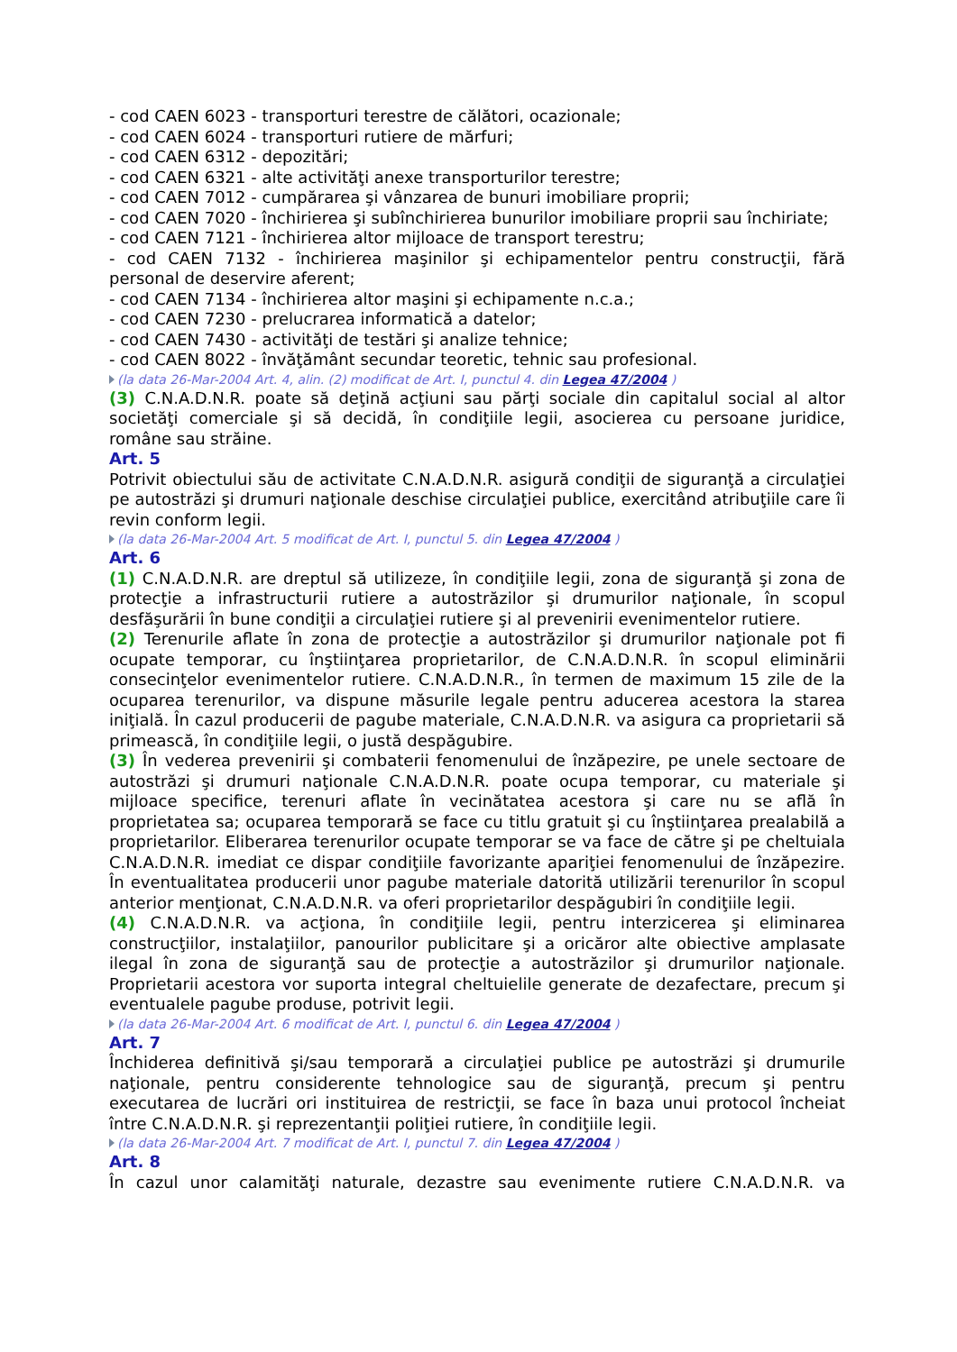- cod CAEN 6023 - transporturi terestre de călători, ocazionale;
- cod CAEN 6024 - transporturi rutiere de mărfuri;
- cod CAEN 6312 - depozitări;
- cod CAEN 6321 - alte activităţi anexe transporturilor terestre;
- cod CAEN 7012 - cumpărarea şi vânzarea de bunuri imobiliare proprii;
- cod CAEN 7020 - închirierea şi subînchirierea bunurilor imobiliare proprii sau închiriate;
- cod CAEN 7121 - închirierea altor mijloace de transport terestru;
- cod CAEN 7132 - închirierea maşinilor şi echipamentelor pentru construcţii, fără personal de deservire aferent;
- cod CAEN 7134 - închirierea altor maşini şi echipamente n.c.a.;
- cod CAEN 7230 - prelucrarea informatică a datelor;
- cod CAEN 7430 - activităţi de testări şi analize tehnice;
- cod CAEN 8022 - învăţământ secundar teoretic, tehnic sau profesional.
(la data 26-Mar-2004 Art. 4, alin. (2) modificat de Art. I, punctul 4. din Legea 47/2004 )
(3) C.N.A.D.N.R. poate să deţină acţiuni sau părţi sociale din capitalul social al altor societăţi comerciale şi să decidă, în condiţiile legii, asocierea cu persoane juridice, române sau străine.
Art. 5
Potrivit obiectului său de activitate C.N.A.D.N.R. asigură condiţii de siguranţă a circulaţiei pe autostrăzi şi drumuri naţionale deschise circulaţiei publice, exercitând atribuţiile care îi revin conform legii.
(la data 26-Mar-2004 Art. 5 modificat de Art. I, punctul 5. din Legea 47/2004 )
Art. 6
(1) C.N.A.D.N.R. are dreptul să utilizeze, în condiţiile legii, zona de siguranţă şi zona de protecţie a infrastructurii rutiere a autostrăzilor şi drumurilor naţionale, în scopul desfăşurării în bune condiţii a circulaţiei rutiere şi al prevenirii evenimentelor rutiere.
(2) Terenurile aflate în zona de protecţie a autostrăzilor şi drumurilor naţionale pot fi ocupate temporar, cu înştiinţarea proprietarilor, de C.N.A.D.N.R. în scopul eliminării consecinţelor evenimentelor rutiere. C.N.A.D.N.R., în termen de maximum 15 zile de la ocuparea terenurilor, va dispune măsurile legale pentru aducerea acestora la starea iniţială. În cazul producerii de pagube materiale, C.N.A.D.N.R. va asigura ca proprietarii să primească, în condiţiile legii, o justă despăgubire.
(3) În vederea prevenirii şi combaterii fenomenului de înzăpezire, pe unele sectoare de autostrăzi şi drumuri naţionale C.N.A.D.N.R. poate ocupa temporar, cu materiale şi mijloace specifice, terenuri aflate în vecinătatea acestora şi care nu se află în proprietatea sa; ocuparea temporară se face cu titlu gratuit şi cu înştiinţarea prealabilă a proprietarilor. Eliberarea terenurilor ocupate temporar se va face de către şi pe cheltuiala C.N.A.D.N.R. imediat ce dispar condiţiile favorizante apariţiei fenomenului de înzăpezire. În eventualitatea producerii unor pagube materiale datorită utilizării terenurilor în scopul anterior menţionat, C.N.A.D.N.R. va oferi proprietarilor despăgubiri în condiţiile legii.
(4) C.N.A.D.N.R. va acţiona, în condiţiile legii, pentru interzicerea şi eliminarea construcţiilor, instalaţiilor, panourilor publicitare şi a oricăror alte obiective amplasate ilegal în zona de siguranţă sau de protecţie a autostrăzilor şi drumurilor naţionale. Proprietarii acestora vor suporta integral cheltuielile generate de dezafectare, precum şi eventualele pagube produse, potrivit legii.
(la data 26-Mar-2004 Art. 6 modificat de Art. I, punctul 6. din Legea 47/2004 )
Art. 7
Închiderea definitivă şi/sau temporară a circulaţiei publice pe autostrăzi şi drumurile naţionale, pentru considerente tehnologice sau de siguranţă, precum şi pentru executarea de lucrări ori instituirea de restricţii, se face în baza unui protocol încheiat între C.N.A.D.N.R. şi reprezentanţii poliţiei rutiere, în condiţiile legii.
(la data 26-Mar-2004 Art. 7 modificat de Art. I, punctul 7. din Legea 47/2004 )
Art. 8
În cazul unor calamităţi naturale, dezastre sau evenimente rutiere C.N.A.D.N.R. va